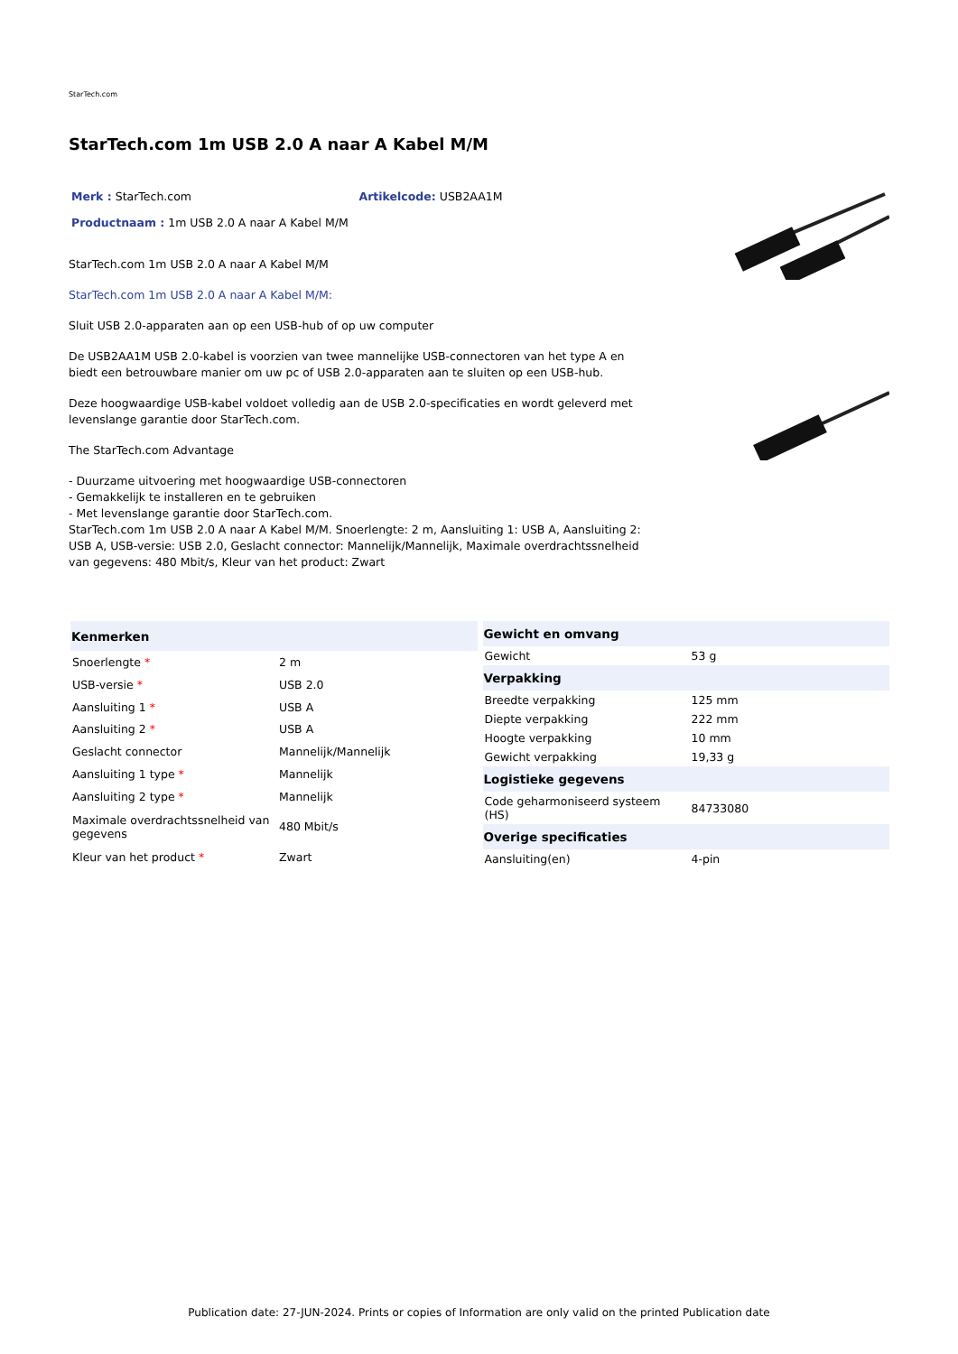StarTech.com
StarTech.com 1m USB 2.0 A naar A Kabel M/M
Merk : StarTech.com Artikelcode: USB2AA1M
Productnaam : 1m USB 2.0 A naar A Kabel M/M
StarTech.com 1m USB 2.0 A naar A Kabel M/M
StarTech.com 1m USB 2.0 A naar A Kabel M/M:
Sluit USB 2.0-apparaten aan op een USB-hub of op uw computer
De USB2AA1M USB 2.0-kabel is voorzien van twee mannelijke USB-connectoren van het type A en biedt een betrouwbare manier om uw pc of USB 2.0-apparaten aan te sluiten op een USB-hub.
Deze hoogwaardige USB-kabel voldoet volledig aan de USB 2.0-specificaties en wordt geleverd met levenslange garantie door StarTech.com.
The StarTech.com Advantage
- Duurzame uitvoering met hoogwaardige USB-connectoren
- Gemakkelijk te installeren en te gebruiken
- Met levenslange garantie door StarTech.com.
StarTech.com 1m USB 2.0 A naar A Kabel M/M. Snoerlengte: 2 m, Aansluiting 1: USB A, Aansluiting 2: USB A, USB-versie: USB 2.0, Geslacht connector: Mannelijk/Mannelijk, Maximale overdrachtssnelheid van gegevens: 480 Mbit/s, Kleur van het product: Zwart
| Kenmerken | |
| --- | --- |
| Snoerlengte * | 2 m |
| USB-versie * | USB 2.0 |
| Aansluiting 1 * | USB A |
| Aansluiting 2 * | USB A |
| Geslacht connector | Mannelijk/Mannelijk |
| Aansluiting 1 type * | Mannelijk |
| Aansluiting 2 type * | Mannelijk |
| Maximale overdrachtssnelheid van gegevens | 480 Mbit/s |
| Kleur van het product * | Zwart |
| Gewicht en omvang | |
| --- | --- |
| Gewicht | 53 g |
| Verpakking | |
| Breedte verpakking | 125 mm |
| Diepte verpakking | 222 mm |
| Hoogte verpakking | 10 mm |
| Gewicht verpakking | 19,33 g |
| Logistieke gegevens | |
| Code geharmoniseerd systeem (HS) | 84733080 |
| Overige specificaties | |
| Aansluiting(en) | 4-pin |
Publication date: 27-JUN-2024. Prints or copies of Information are only valid on the printed Publication date